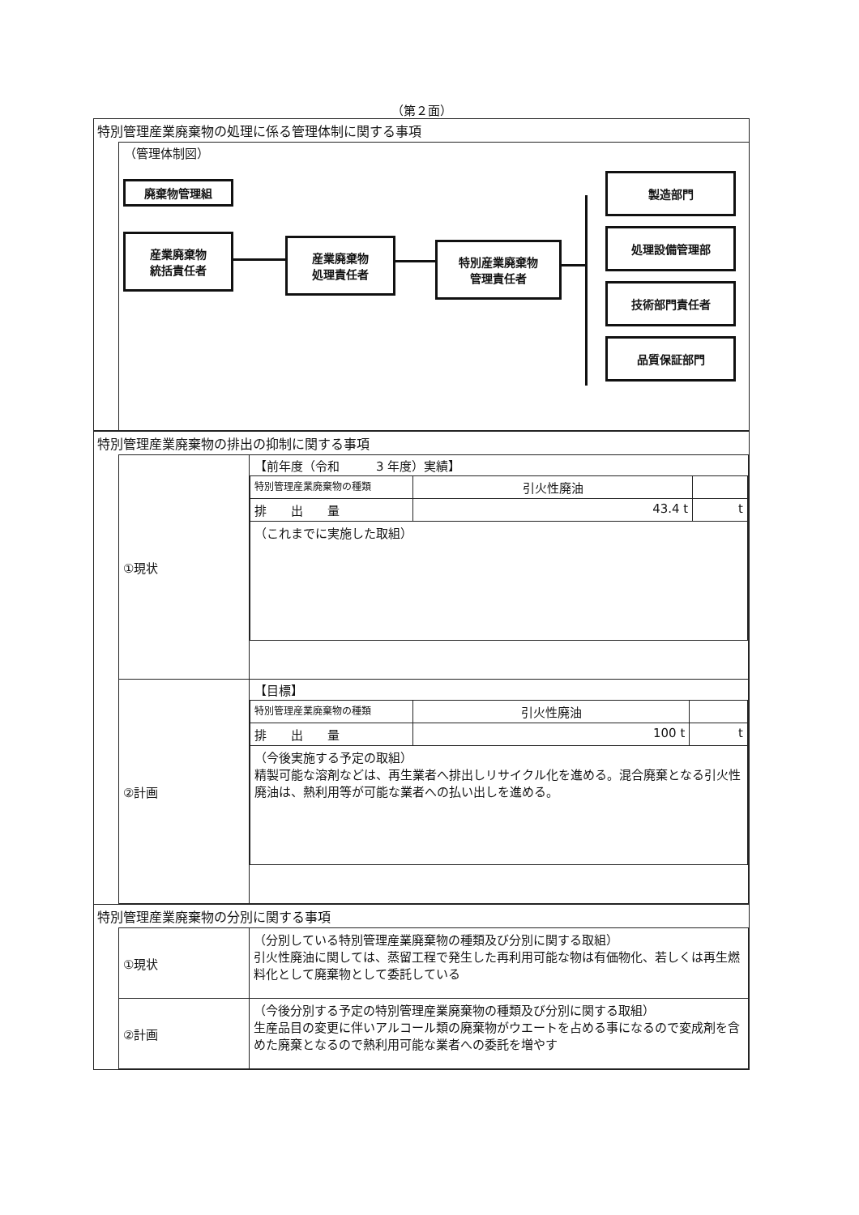（第２面）
特別管理産業廃棄物の処理に係る管理体制に関する事項
（管理体制図）
廃棄物管理組
産業廃棄物
統括責任者
産業廃棄物
処理責任者
特別産業廃棄物
管理責任者
製造部門
処理設備管理部
技術部門責任者
品質保証部門
特別管理産業廃棄物の排出の抑制に関する事項
| ①現状 | 【前年度（令和 3 年度）実績】 / 特別管理産業廃棄物の種類 / 引火性廃油 / / / 排 出 量 / 43.4 t / t / / （これまでに実施した取組） / / / |
| ②計画 | 【目標】 / 特別管理産業廃棄物の種類 / 引火性廃油 / / / 排 出 量 / 100 t / t / / （今後実施する予定の取組） 精製可能な溶剤などは、再生業者へ排出しリサイクル化を進める。混合廃棄となる引火性廃油は、熱利用等が可能な業者への払い出しを進める。 / / / |
特別管理産業廃棄物の分別に関する事項
| ①現状 | （分別している特別管理産業廃棄物の種類及び分別に関する取組） 引火性廃油に関しては、蒸留工程で発生した再利用可能な物は有価物化、若しくは再生燃料化として廃棄物として委託している |
| ②計画 | （今後分別する予定の特別管理産業廃棄物の種類及び分別に関する取組） 生産品目の変更に伴いアルコール類の廃棄物がウエートを占める事になるので変成剤を含めた廃棄となるので熱利用可能な業者への委託を増やす |